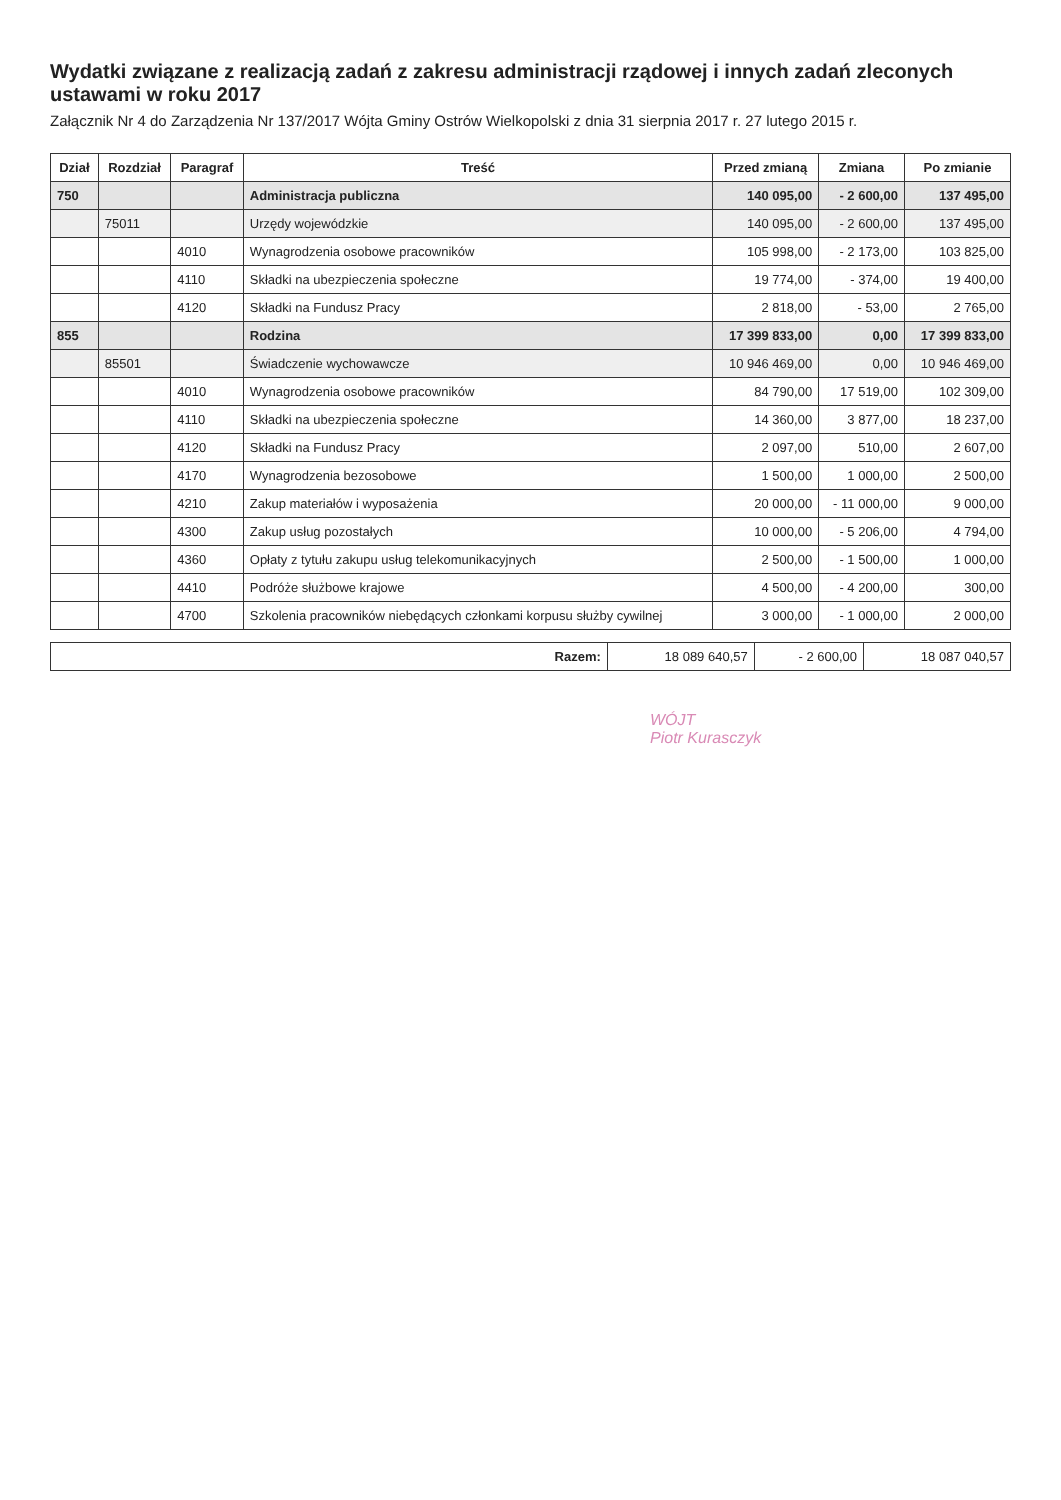Wydatki związane z realizacją zadań z zakresu administracji rządowej i innych zadań zleconych ustawami w roku 2017
Załącznik Nr 4 do Zarządzenia Nr 137/2017 Wójta Gminy Ostrów Wielkopolski z dnia 31 sierpnia 2017 r. 27 lutego 2015 r.
| Dział | Rozdział | Paragraf | Treść | Przed zmianą | Zmiana | Po zmianie |
| --- | --- | --- | --- | --- | --- | --- |
| 750 | | | Administracja publiczna | 140 095,00 | - 2 600,00 | 137 495,00 |
| | 75011 | | Urzędy wojewódzkie | 140 095,00 | - 2 600,00 | 137 495,00 |
| | | 4010 | Wynagrodzenia osobowe pracowników | 105 998,00 | - 2 173,00 | 103 825,00 |
| | | 4110 | Składki na ubezpieczenia społeczne | 19 774,00 | - 374,00 | 19 400,00 |
| | | 4120 | Składki na Fundusz Pracy | 2 818,00 | - 53,00 | 2 765,00 |
| 855 | | | Rodzina | 17 399 833,00 | 0,00 | 17 399 833,00 |
| | 85501 | | Świadczenie wychowawcze | 10 946 469,00 | 0,00 | 10 946 469,00 |
| | | 4010 | Wynagrodzenia osobowe pracowników | 84 790,00 | 17 519,00 | 102 309,00 |
| | | 4110 | Składki na ubezpieczenia społeczne | 14 360,00 | 3 877,00 | 18 237,00 |
| | | 4120 | Składki na Fundusz Pracy | 2 097,00 | 510,00 | 2 607,00 |
| | | 4170 | Wynagrodzenia bezosobowe | 1 500,00 | 1 000,00 | 2 500,00 |
| | | 4210 | Zakup materiałów i wyposażenia | 20 000,00 | - 11 000,00 | 9 000,00 |
| | | 4300 | Zakup usług pozostałych | 10 000,00 | - 5 206,00 | 4 794,00 |
| | | 4360 | Opłaty z tytułu zakupu usług telekomunikacyjnych | 2 500,00 | - 1 500,00 | 1 000,00 |
| | | 4410 | Podróże służbowe krajowe | 4 500,00 | - 4 200,00 | 300,00 |
| | | 4700 | Szkolenia pracowników niebędących członkami korpusu służby cywilnej | 3 000,00 | - 1 000,00 | 2 000,00 |
| Razem: | 18 089 640,57 | - 2 600,00 | 18 087 040,57 |
WÓJT
Piotr Kurasczyk